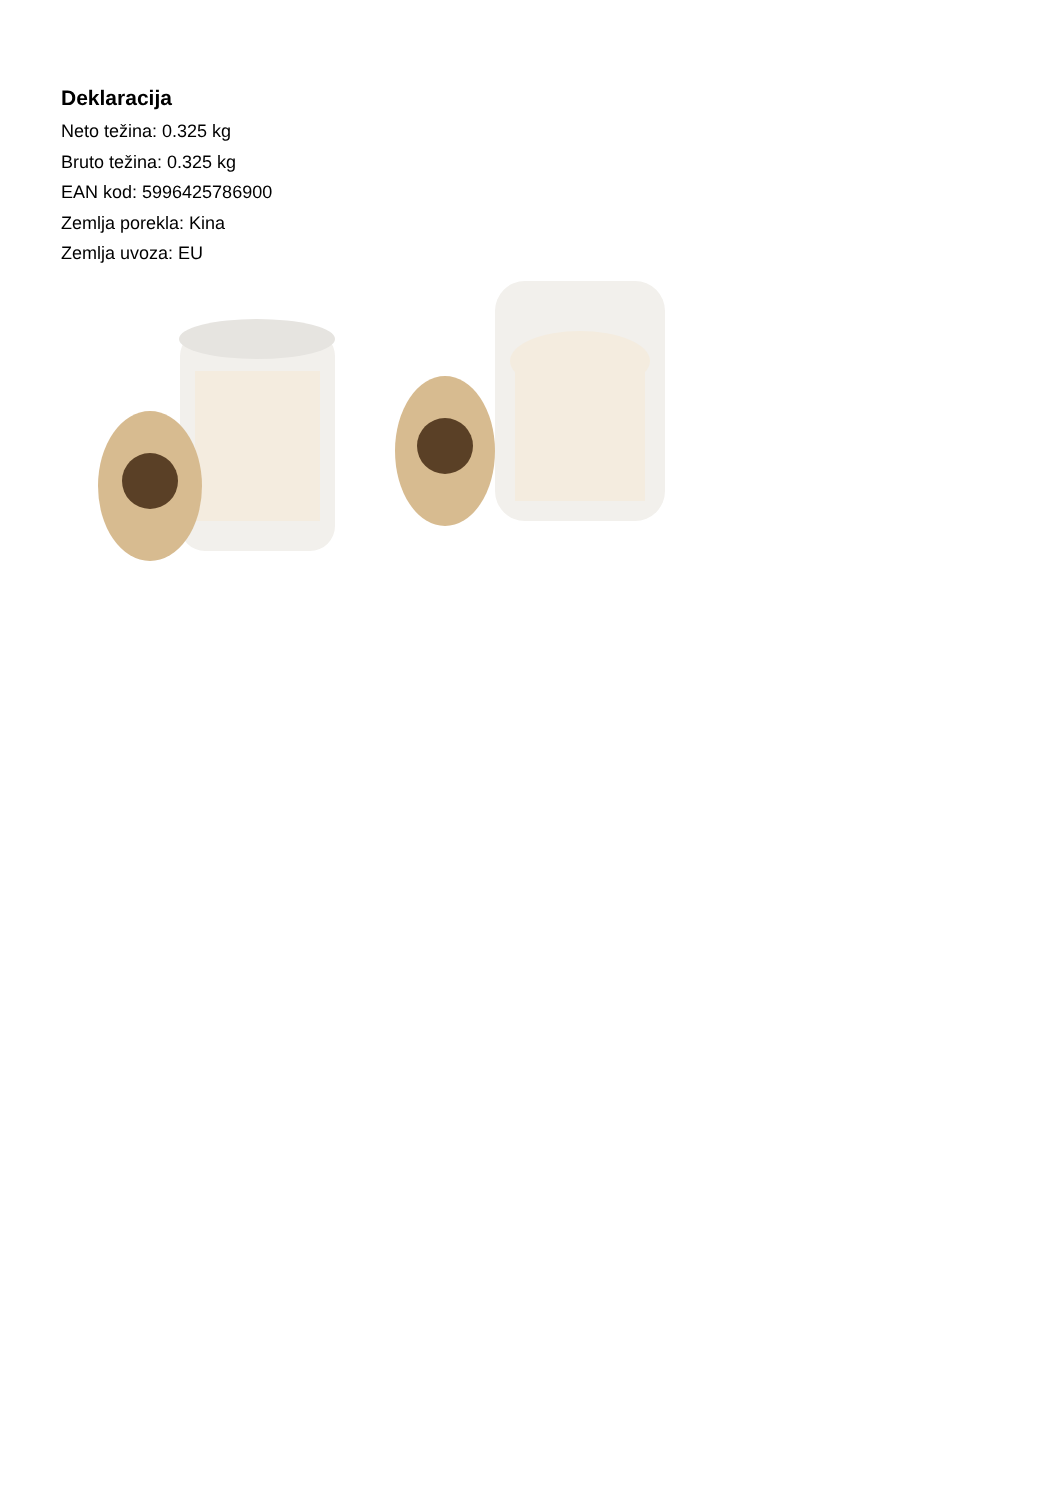Deklaracija
Neto težina: 0.325 kg
Bruto težina: 0.325 kg
EAN kod: 5996425786900
Zemlja porekla: Kina
Zemlja uvoza: EU